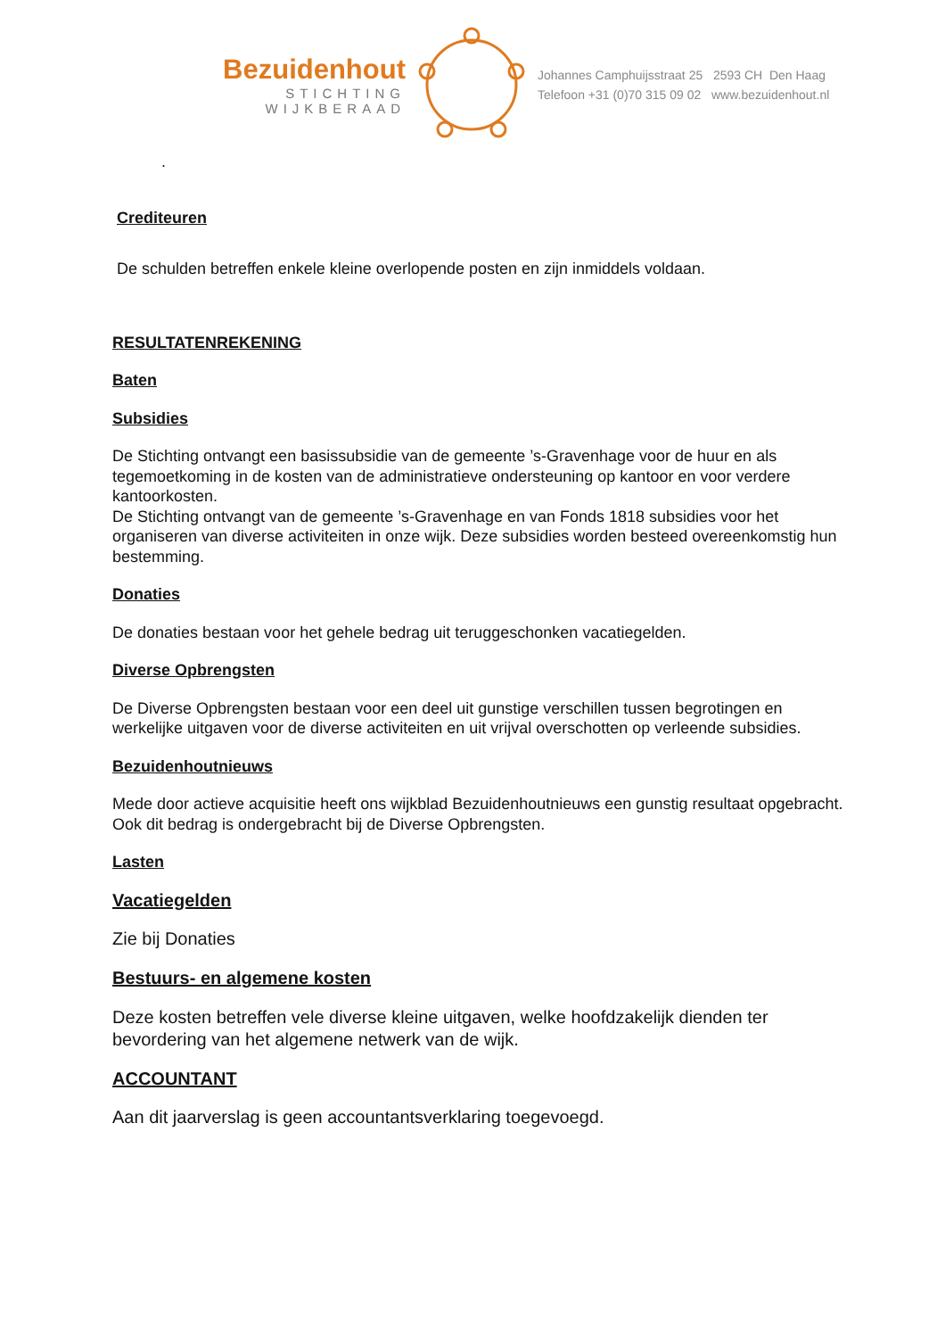Bezuidenhout
STICHTING
WIJKBERAAD
Johannes Camphuijsstraat 25 2593 CH Den Haag
Telefoon +31 (0)70 315 09 02 www.bezuidenhout.nl
.
Crediteuren
De schulden betreffen enkele kleine overlopende posten en zijn inmiddels voldaan.
RESULTATENREKENING
Baten
Subsidies
De Stichting ontvangt een basissubsidie van de gemeente ’s-Gravenhage voor de huur en als tegemoetkoming in de kosten van de administratieve ondersteuning op kantoor en voor verdere kantoorkosten.
De Stichting ontvangt van de gemeente ’s-Gravenhage en van Fonds 1818 subsidies voor het organiseren van diverse activiteiten in onze wijk. Deze subsidies worden besteed overeenkomstig hun bestemming.
Donaties
De donaties bestaan voor het gehele bedrag uit teruggeschonken vacatiegelden.
Diverse Opbrengsten
De Diverse Opbrengsten bestaan voor een deel uit gunstige verschillen tussen begrotingen en werkelijke uitgaven voor de diverse activiteiten en uit vrijval overschotten op verleende subsidies.
Bezuidenhoutnieuws
Mede door actieve acquisitie heeft ons wijkblad Bezuidenhoutnieuws een gunstig resultaat opgebracht. Ook dit bedrag is ondergebracht bij de Diverse Opbrengsten.
Lasten
Vacatiegelden
Zie bij Donaties
Bestuurs- en algemene kosten
Deze kosten betreffen vele diverse kleine uitgaven, welke hoofdzakelijk dienden ter bevordering van het algemene netwerk van de wijk.
ACCOUNTANT
Aan dit jaarverslag is geen accountantsverklaring toegevoegd.